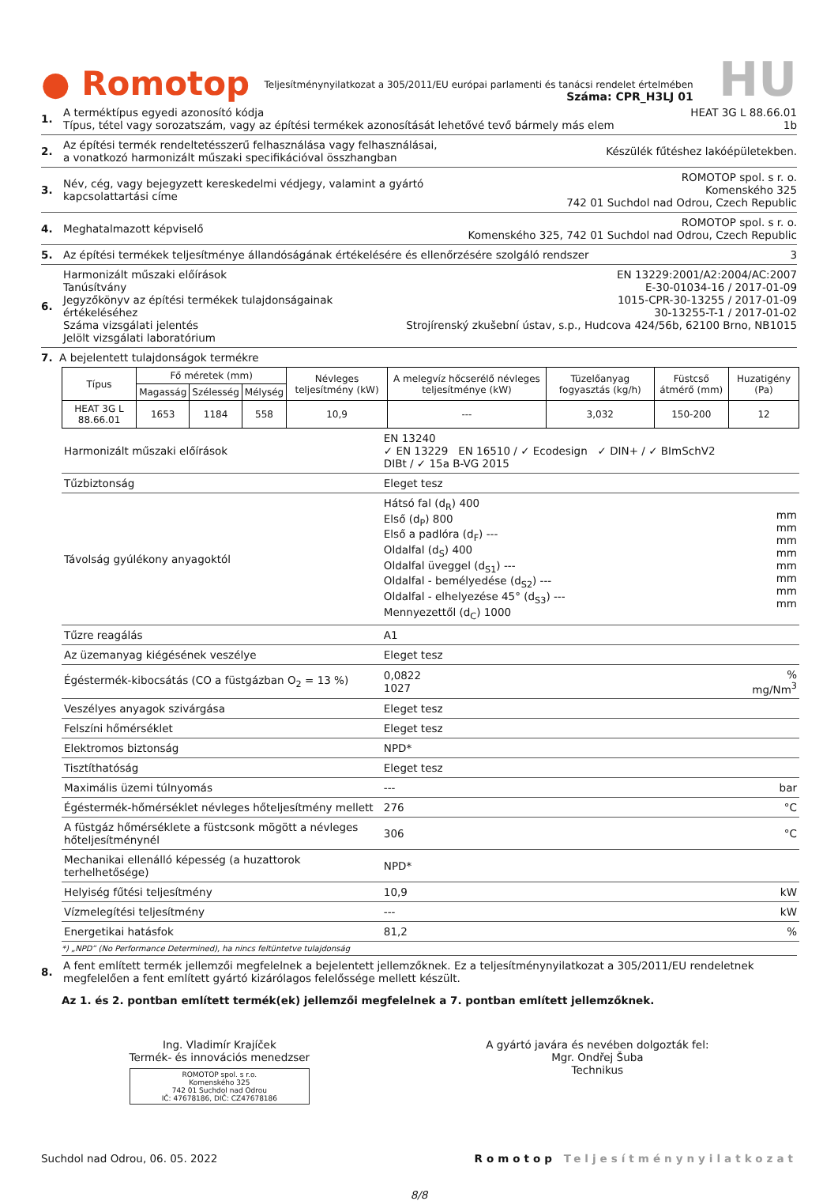● Romotop
Teljesítménynyilatkozat a 305/2011/EU európai parlamenti és tanácsi rendelet értelmében
Száma: CPR_H3LJ 01
HU
1. A terméktípus egyedi azonosító kódja
Típus, tétel vagy sorozatszám, vagy az építési termékek azonosítását lehetővé tevő bármely más elem
HEAT 3G L 88.66.01
1b
2. Az építési termék rendeltetésszerű felhasználása vagy felhasználásai,
a vonatkozó harmonizált műszaki specifikációval összhangban
Készülék fűtéshez lakóépületekben.
3. Név, cég, vagy bejegyzett kereskedelmi védjegy, valamint a gyártó
kapcsolattartási címe
ROMOTOP spol. s r. o.
Komenského 325
742 01 Suchdol nad Odrou, Czech Republic
4. Meghatalmazott képviselő ROMOTOP spol. s r. o.
Komenského 325, 742 01 Suchdol nad Odrou, Czech Republic
5. Az építési termékek teljesítménye állandóságának értékelésére és ellenőrzésére szolgáló rendszer
3
6. Harmonizált műszaki előírások
Tanúsítvány
Jegyzőkönyv az építési termékek tulajdonságainak értékeléséhez
Száma vizsgálati jelentés
Jelölt vizsgálati laboratórium
EN 13229:2001/A2:2004/AC:2007
E-30-01034-16 / 2017-01-09
1015-CPR-30-13255 / 2017-01-09
30-13255-T-1 / 2017-01-02
Strojírenský zkušební ústav, s.p., Hudcova 424/56b, 62100 Brno, NB1015
7. A bejelentett tulajdonságok termékre
| Típus | Fő méretek (mm) | | | Névleges teljesítmény (kW) | A melegvíz hőcserélő névleges teljesítménye (kW) | Tüzelőanyag fogyasztás (kg/h) | Füstcső átmérő (mm) | Huzatigény (Pa) |
| --- | --- | --- | --- | --- | --- | --- | --- | --- |
| | Magasság | Szélesség | Mélység | | | | | |
| HEAT 3G L 88.66.01 | 1653 | 1184 | 558 | 10,9 | --- | 3,032 | 150-200 | 12 |
| Harmonizált műszaki előírások | EN 13240 ✓ EN 13229 EN 16510 / ✓ Ecodesign ✓ DIN+ / ✓ BImSchV2 DIBt / ✓ 15a B-VG 2015 | |
| Tűzbiztonság | Eleget tesz | |
| Távolság gyúlékony anyagoktól | Hátsó fal (d<sub>R</sub>) 400 Első (d<sub>P</sub>) 800 Első a padlóra (d<sub>F</sub>) --- Oldalfal (d<sub>S</sub>) 400 Oldalfal üveggel (d<sub>S1</sub>) --- Oldalfal - bemélyedése (d<sub>S2</sub>) --- Oldalfal - elhelyezése 45° (d<sub>S3</sub>) --- Mennyezettől (d<sub>C</sub>) 1000 | mm mm mm mm mm mm mm mm |
| Tűzre reagálás | A1 | |
| Az üzemanyag kiégésének veszélye | Eleget tesz | |
| Égéstermék-kibocsátás (CO a füstgázban O<sub>2</sub> = 13 %) | 0,0822 1027 | % mg/Nm<sup>3</sup> |
| Veszélyes anyagok szivárgása | Eleget tesz | |
| Felszíni hőmérséklet | Eleget tesz | |
| Elektromos biztonság | NPD* | |
| Tisztíthatóság | Eleget tesz | |
| Maximális üzemi túlnyomás | --- | bar |
| Égéstermék-hőmérséklet névleges hőteljesítmény mellett | 276 | °C |
| A füstgáz hőmérséklete a füstcsonk mögött a névleges hőteljesítménynél | 306 | °C |
| Mechanikai ellenálló képesség (a huzattorok terhelhetősége) | NPD* | |
| Helyiség fűtési teljesítmény | 10,9 | kW |
| Vízmelegítési teljesítmény | --- | kW |
| Energetikai hatásfok | 81,2 | % |
*) „NPD” (No Performance Determined), ha nincs feltüntetve tulajdonság
8. A fent említett termék jellemzői megfelelnek a bejelentett jellemzőknek. Ez a teljesítménynyilatkozat a 305/2011/EU rendeletnek megfelelően a fent említett gyártó kizárólagos felelőssége mellett készült.
Az 1. és 2. pontban említett termék(ek) jellemzői megfelelnek a 7. pontban említett jellemzőknek.
Ing. Vladimír Krajíček
Termék- és innovációs menedzser
ROMOTOP spol. s r.o.
Komenského 325
742 01 Suchdol nad Odrou
IČ: 47678186, DIČ: CZ47678186
A gyártó javára és nevében dolgozták fel:
Mgr. Ondřej Šuba
Technikus
Suchdol nad Odrou, 06. 05. 2022 Romotop Teljesítménynyilatkozat
8/8